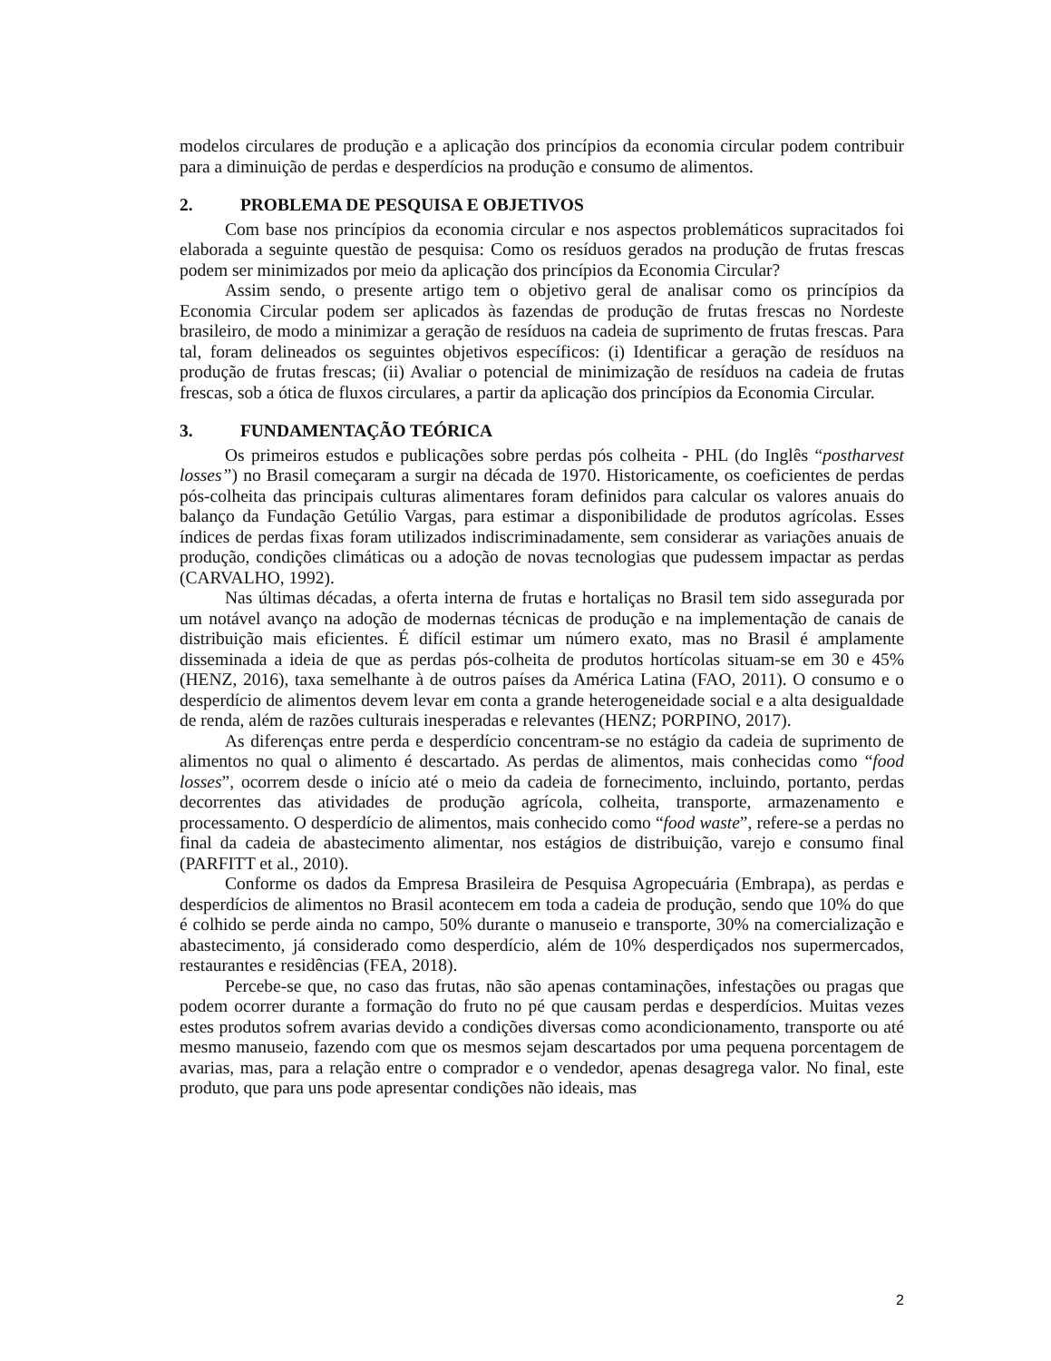modelos circulares de produção e a aplicação dos princípios da economia circular podem contribuir para a diminuição de perdas e desperdícios na produção e consumo de alimentos.
2. PROBLEMA DE PESQUISA E OBJETIVOS
Com base nos princípios da economia circular e nos aspectos problemáticos supracitados foi elaborada a seguinte questão de pesquisa: Como os resíduos gerados na produção de frutas frescas podem ser minimizados por meio da aplicação dos princípios da Economia Circular?
Assim sendo, o presente artigo tem o objetivo geral de analisar como os princípios da Economia Circular podem ser aplicados às fazendas de produção de frutas frescas no Nordeste brasileiro, de modo a minimizar a geração de resíduos na cadeia de suprimento de frutas frescas. Para tal, foram delineados os seguintes objetivos específicos: (i) Identificar a geração de resíduos na produção de frutas frescas; (ii) Avaliar o potencial de minimização de resíduos na cadeia de frutas frescas, sob a ótica de fluxos circulares, a partir da aplicação dos princípios da Economia Circular.
3. FUNDAMENTAÇÃO TEÓRICA
Os primeiros estudos e publicações sobre perdas pós colheita - PHL (do Inglês “postharvest losses”) no Brasil começaram a surgir na década de 1970. Historicamente, os coeficientes de perdas pós-colheita das principais culturas alimentares foram definidos para calcular os valores anuais do balanço da Fundação Getúlio Vargas, para estimar a disponibilidade de produtos agrícolas. Esses índices de perdas fixas foram utilizados indiscriminadamente, sem considerar as variações anuais de produção, condições climáticas ou a adoção de novas tecnologias que pudessem impactar as perdas (CARVALHO, 1992).
Nas últimas décadas, a oferta interna de frutas e hortaliças no Brasil tem sido assegurada por um notável avanço na adoção de modernas técnicas de produção e na implementação de canais de distribuição mais eficientes. É difícil estimar um número exato, mas no Brasil é amplamente disseminada a ideia de que as perdas pós-colheita de produtos hortícolas situam-se em 30 e 45% (HENZ, 2016), taxa semelhante à de outros países da América Latina (FAO, 2011). O consumo e o desperdício de alimentos devem levar em conta a grande heterogeneidade social e a alta desigualdade de renda, além de razões culturais inesperadas e relevantes (HENZ; PORPINO, 2017).
As diferenças entre perda e desperdício concentram-se no estágio da cadeia de suprimento de alimentos no qual o alimento é descartado. As perdas de alimentos, mais conhecidas como “food losses”, ocorrem desde o início até o meio da cadeia de fornecimento, incluindo, portanto, perdas decorrentes das atividades de produção agrícola, colheita, transporte, armazenamento e processamento. O desperdício de alimentos, mais conhecido como “food waste”, refere-se a perdas no final da cadeia de abastecimento alimentar, nos estágios de distribuição, varejo e consumo final (PARFITT et al., 2010).
Conforme os dados da Empresa Brasileira de Pesquisa Agropecuária (Embrapa), as perdas e desperdícios de alimentos no Brasil acontecem em toda a cadeia de produção, sendo que 10% do que é colhido se perde ainda no campo, 50% durante o manuseio e transporte, 30% na comercialização e abastecimento, já considerado como desperdício, além de 10% desperdiçados nos supermercados, restaurantes e residências (FEA, 2018).
Percebe-se que, no caso das frutas, não são apenas contaminações, infestações ou pragas que podem ocorrer durante a formação do fruto no pé que causam perdas e desperdícios. Muitas vezes estes produtos sofrem avarias devido a condições diversas como acondicionamento, transporte ou até mesmo manuseio, fazendo com que os mesmos sejam descartados por uma pequena porcentagem de avarias, mas, para a relação entre o comprador e o vendedor, apenas desagrega valor. No final, este produto, que para uns pode apresentar condições não ideais, mas
2